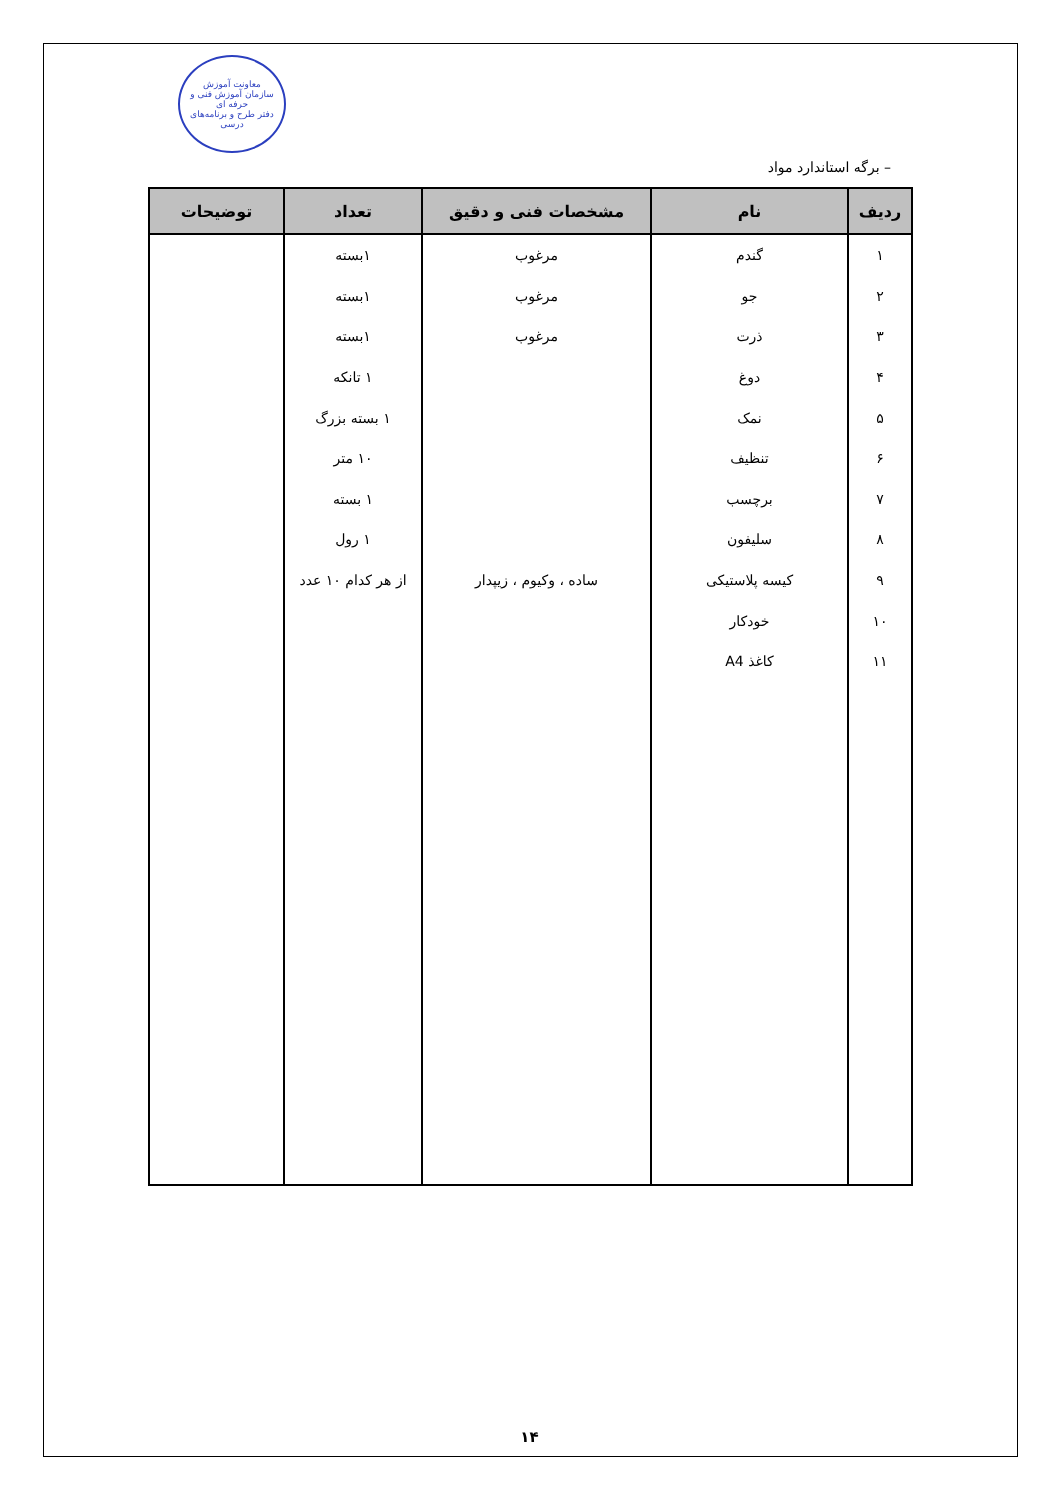معاونت آموزش
سازمان آموزش فنی و حرفه ای
دفتر طرح و برنامه‌های درسی
– برگه استاندارد مواد
| ردیف | نام | مشخصات فنی و دقیق | تعداد | توضیحات |
| --- | --- | --- | --- | --- |
| ۱ | گندم | مرغوب | ۱بسته | |
| ۲ | جو | مرغوب | ۱بسته | |
| ۳ | ذرت | مرغوب | ۱بسته | |
| ۴ | دوغ | | ۱ تانکه | |
| ۵ | نمک | | ۱ بسته بزرگ | |
| ۶ | تنظیف | | ۱۰ متر | |
| ۷ | برچسب | | ۱ بسته | |
| ۸ | سلیفون | | ۱ رول | |
| ۹ | کیسه پلاستیکی | ساده ، وکیوم ، زیپدار | از هر کدام ۱۰ عدد | |
| ۱۰ | خودکار | | | |
| ۱۱ | کاغذ A4 | | | |
۱۴